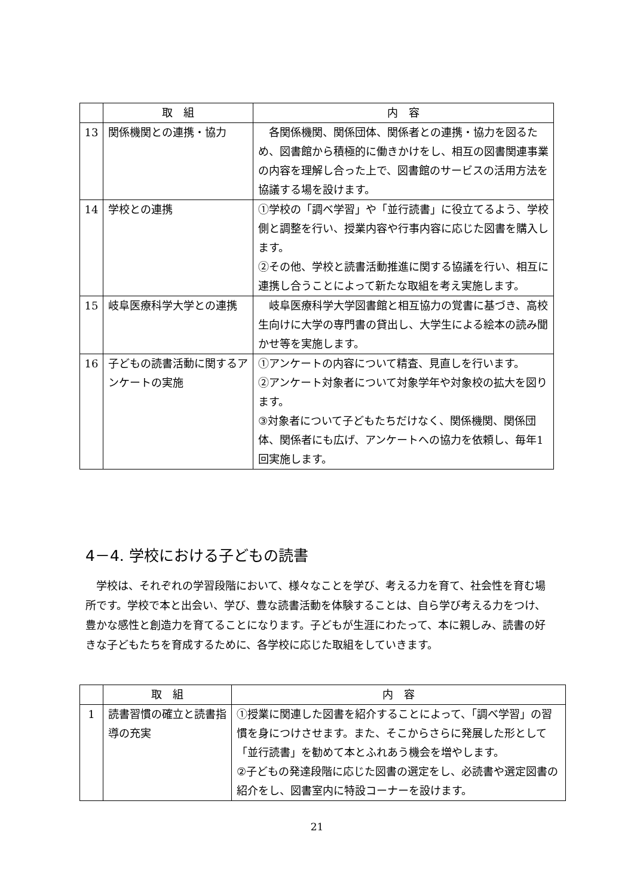| | 取 組 | 内 容 |
| --- | --- | --- |
| 13 | 関係機関との連携・協力 | 各関係機関、関係団体、関係者との連携・協力を図るため、図書館から積極的に働きかけをし、相互の図書関連事業の内容を理解し合った上で、図書館のサービスの活用方法を協議する場を設けます。 |
| 14 | 学校との連携 | ①学校の「調べ学習」や「並行読書」に役立てるよう、学校側と調整を行い、授業内容や行事内容に応じた図書を購入します。 ②その他、学校と読書活動推進に関する協議を行い、相互に連携し合うことによって新たな取組を考え実施します。 |
| 15 | 岐阜医療科学大学との連携 | 岐阜医療科学大学図書館と相互協力の覚書に基づき、高校生向けに大学の専門書の貸出し、大学生による絵本の読み聞かせ等を実施します。 |
| 16 | 子どもの読書活動に関するアンケートの実施 | ①アンケートの内容について精査、見直しを行います。 ②アンケート対象者について対象学年や対象校の拡大を図ります。 ③対象者について子どもたちだけなく、関係機関、関係団体、関係者にも広げ、アンケートへの協力を依頼し、毎年1回実施します。 |
4－4. 学校における子どもの読書
　学校は、それぞれの学習段階において、様々なことを学び、考える力を育て、社会性を育む場所です。学校で本と出会い、学び、豊な読書活動を体験することは、自ら学び考える力をつけ、豊かな感性と創造力を育てることになります。子どもが生涯にわたって、本に親しみ、読書の好きな子どもたちを育成するために、各学校に応じた取組をしていきます。
| | 取 組 | 内 容 |
| --- | --- | --- |
| 1 | 読書習慣の確立と読書指導の充実 | ①授業に関連した図書を紹介することによって、「調べ学習」の習慣を身につけさせます。また、そこからさらに発展した形として「並行読書」を勧めて本とふれあう機会を増やします。 ②子どもの発達段階に応じた図書の選定をし、必読書や選定図書の紹介をし、図書室内に特設コーナーを設けます。 |
21